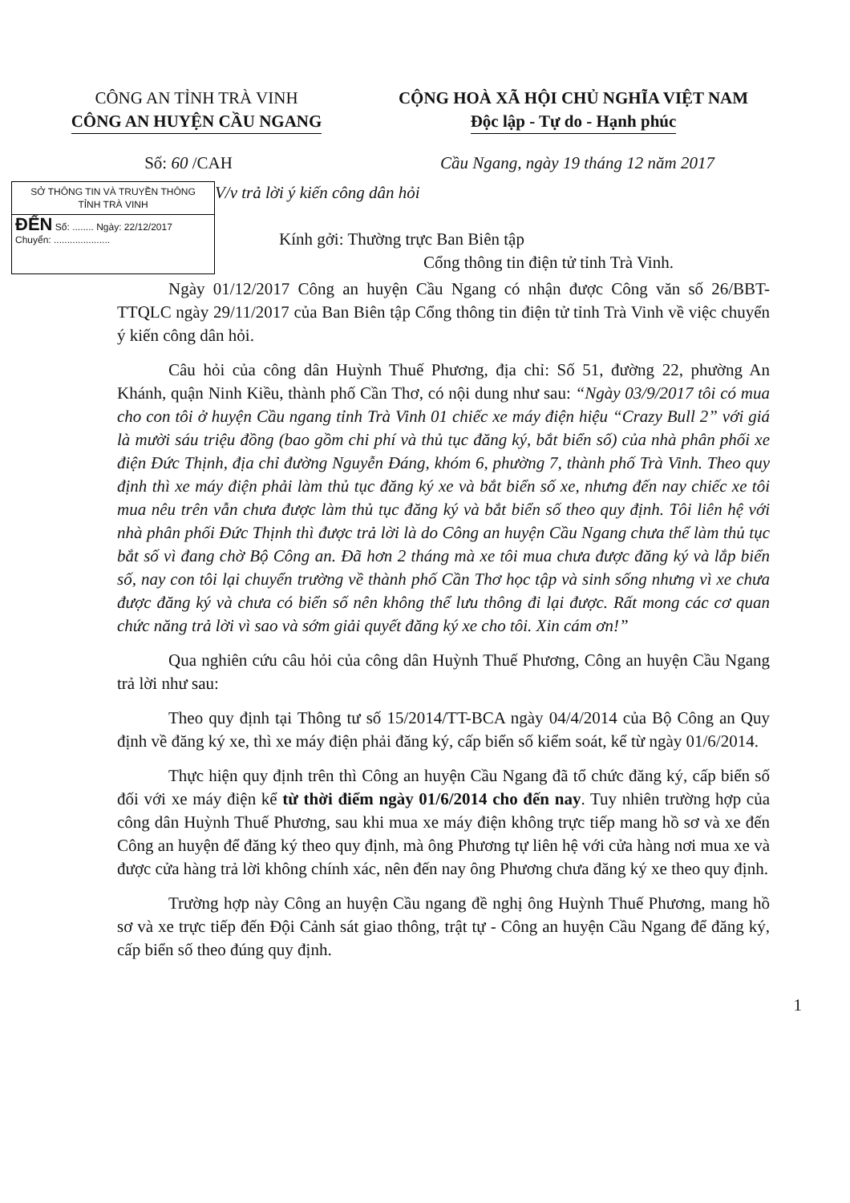CÔNG AN TỈNH TRÀ VINH
CÔNG AN HUYỆN CẦU NGANG
CỘNG HOÀ XÃ HỘI CHỦ NGHĨA VIỆT NAM
Độc lập - Tự do - Hạnh phúc
Số: 60 /CAH Cầu Ngang, ngày 19 tháng 12 năm 2017
SỞ THÔNG TIN VÀ TRUYỀN THÔNG
TỈNH TRÀ VINH
ĐẾN Số: ........ Ngày: 22/12/2017
Chuyển: .....................
V/v trả lời ý kiến công dân hỏi
Kính gởi: Thường trực Ban Biên tập
Cổng thông tin điện tử tỉnh Trà Vinh.
Ngày 01/12/2017 Công an huyện Cầu Ngang có nhận được Công văn số 26/BBT-TTQLC ngày 29/11/2017 của Ban Biên tập Cổng thông tin điện tử tỉnh Trà Vinh về việc chuyển ý kiến công dân hỏi.
Câu hỏi của công dân Huỳnh Thuế Phương, địa chỉ: Số 51, đường 22, phường An Khánh, quận Ninh Kiều, thành phố Cần Thơ, có nội dung như sau: “Ngày 03/9/2017 tôi có mua cho con tôi ở huyện Cầu ngang tỉnh Trà Vinh 01 chiếc xe máy điện hiệu “Crazy Bull 2” với giá là mười sáu triệu đồng (bao gồm chi phí và thủ tục đăng ký, bắt biển số) của nhà phân phối xe điện Đức Thịnh, địa chỉ đường Nguyễn Đáng, khóm 6, phường 7, thành phố Trà Vinh. Theo quy định thì xe máy điện phải làm thủ tục đăng ký xe và bắt biển số xe, nhưng đến nay chiếc xe tôi mua nêu trên vẫn chưa được làm thủ tục đăng ký và bắt biển số theo quy định. Tôi liên hệ với nhà phân phối Đức Thịnh thì được trả lời là do Công an huyện Cầu Ngang chưa thể làm thủ tục bắt số vì đang chờ Bộ Công an. Đã hơn 2 tháng mà xe tôi mua chưa được đăng ký và lắp biển số, nay con tôi lại chuyển trường về thành phố Cần Thơ học tập và sinh sống nhưng vì xe chưa được đăng ký và chưa có biển số nên không thể lưu thông đi lại được. Rất mong các cơ quan chức năng trả lời vì sao và sớm giải quyết đăng ký xe cho tôi. Xin cám ơn!”
Qua nghiên cứu câu hỏi của công dân Huỳnh Thuế Phương, Công an huyện Cầu Ngang trả lời như sau:
Theo quy định tại Thông tư số 15/2014/TT-BCA ngày 04/4/2014 của Bộ Công an Quy định về đăng ký xe, thì xe máy điện phải đăng ký, cấp biển số kiểm soát, kể từ ngày 01/6/2014.
Thực hiện quy định trên thì Công an huyện Cầu Ngang đã tổ chức đăng ký, cấp biển số đối với xe máy điện kể từ thời điểm ngày 01/6/2014 cho đến nay. Tuy nhiên trường hợp của công dân Huỳnh Thuế Phương, sau khi mua xe máy điện không trực tiếp mang hồ sơ và xe đến Công an huyện để đăng ký theo quy định, mà ông Phương tự liên hệ với cửa hàng nơi mua xe và được cửa hàng trả lời không chính xác, nên đến nay ông Phương chưa đăng ký xe theo quy định.
Trường hợp này Công an huyện Cầu ngang đề nghị ông Huỳnh Thuế Phương, mang hồ sơ và xe trực tiếp đến Đội Cảnh sát giao thông, trật tự - Công an huyện Cầu Ngang để đăng ký, cấp biển số theo đúng quy định.
1